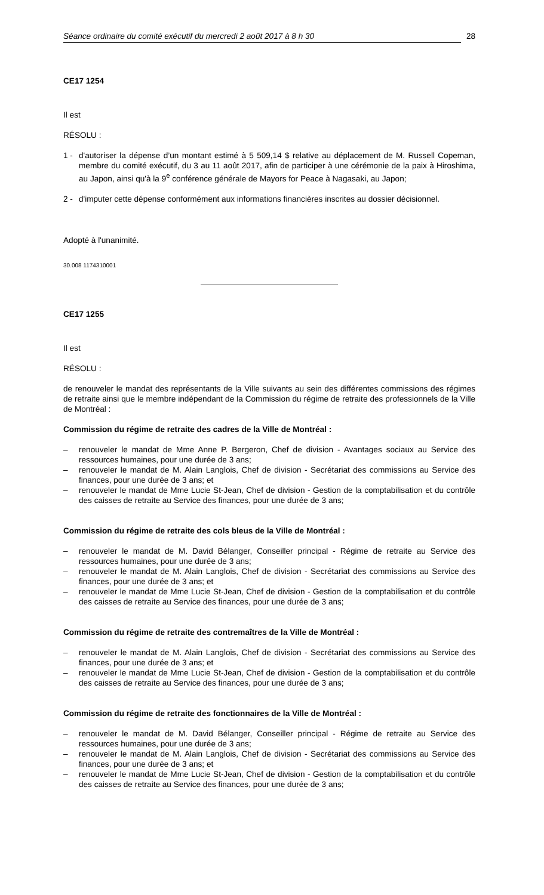Séance ordinaire du comité exécutif du mercredi 2 août 2017 à 8 h 30 28
CE17 1254
Il est
RÉSOLU :
1 - d'autoriser la dépense d’un montant estimé à 5 509,14 $ relative au déplacement de M. Russell Copeman, membre du comité exécutif, du 3 au 11 août 2017, afin de participer à une cérémonie de la paix à Hiroshima, au Japon, ainsi qu'à la 9<sup>e</sup> conférence générale de Mayors for Peace à Nagasaki, au Japon;
2 - d'imputer cette dépense conformément aux informations financières inscrites au dossier décisionnel.
Adopté à l'unanimité.
30.008 1174310001
CE17 1255
Il est
RÉSOLU :
de renouveler le mandat des représentants de la Ville suivants au sein des différentes commissions des régimes de retraite ainsi que le membre indépendant de la Commission du régime de retraite des professionnels de la Ville de Montréal :
Commission du régime de retraite des cadres de la Ville de Montréal :
– renouveler le mandat de Mme Anne P. Bergeron, Chef de division - Avantages sociaux au Service des ressources humaines, pour une durée de 3 ans;
– renouveler le mandat de M. Alain Langlois, Chef de division - Secrétariat des commissions au Service des finances, pour une durée de 3 ans; et
– renouveler le mandat de Mme Lucie St-Jean, Chef de division - Gestion de la comptabilisation et du contrôle des caisses de retraite au Service des finances, pour une durée de 3 ans;
Commission du régime de retraite des cols bleus de la Ville de Montréal :
– renouveler le mandat de M. David Bélanger, Conseiller principal - Régime de retraite au Service des ressources humaines, pour une durée de 3 ans;
– renouveler le mandat de M. Alain Langlois, Chef de division - Secrétariat des commissions au Service des finances, pour une durée de 3 ans; et
– renouveler le mandat de Mme Lucie St-Jean, Chef de division - Gestion de la comptabilisation et du contrôle des caisses de retraite au Service des finances, pour une durée de 3 ans;
Commission du régime de retraite des contremaîtres de la Ville de Montréal :
– renouveler le mandat de M. Alain Langlois, Chef de division - Secrétariat des commissions au Service des finances, pour une durée de 3 ans; et
– renouveler le mandat de Mme Lucie St-Jean, Chef de division - Gestion de la comptabilisation et du contrôle des caisses de retraite au Service des finances, pour une durée de 3 ans;
Commission du régime de retraite des fonctionnaires de la Ville de Montréal :
– renouveler le mandat de M. David Bélanger, Conseiller principal - Régime de retraite au Service des ressources humaines, pour une durée de 3 ans;
– renouveler le mandat de M. Alain Langlois, Chef de division - Secrétariat des commissions au Service des finances, pour une durée de 3 ans; et
– renouveler le mandat de Mme Lucie St-Jean, Chef de division - Gestion de la comptabilisation et du contrôle des caisses de retraite au Service des finances, pour une durée de 3 ans;